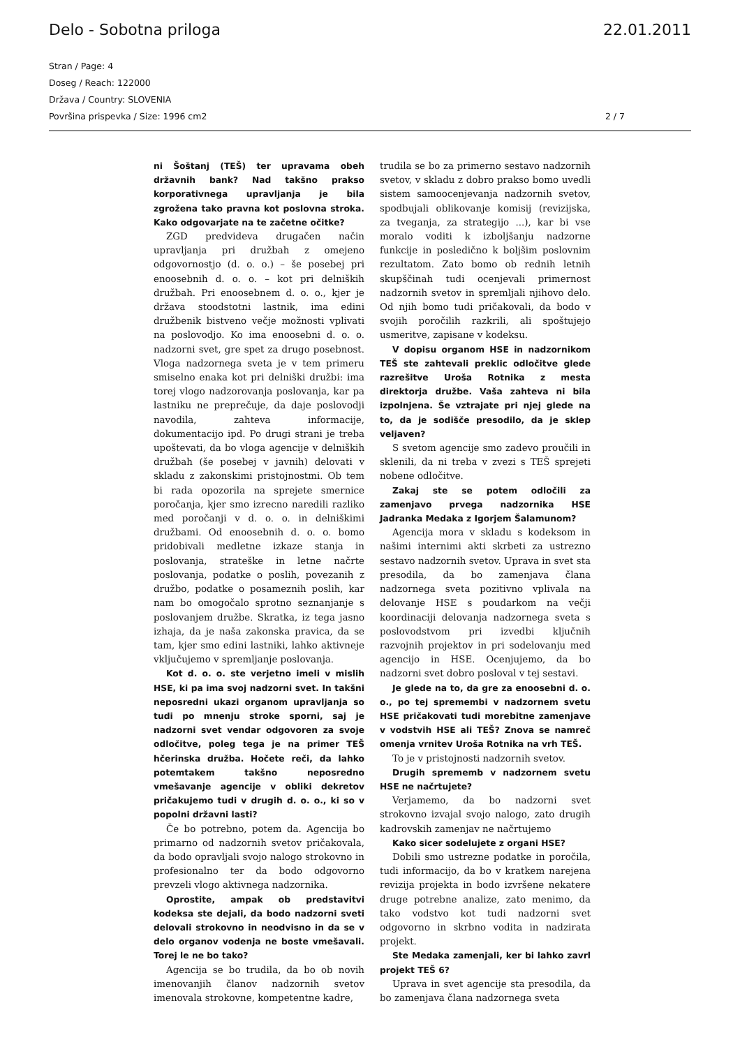Delo - Sobotna priloga 22.01.2011
Stran / Page: 4
Doseg / Reach: 122000
Država / Country: SLOVENIA
Površina prispevka / Size: 1996 cm2 2 / 7
ni Šoštanj (TEŠ) ter upravama obeh državnih bank? Nad takšno prakso korporativnega upravljanja je bila zgrožena tako pravna kot poslovna stroka. Kako odgovarjate na te začetne očitke?
ZGD predvideva drugačen način upravljanja pri družbah z omejeno odgovornostjo (d. o. o.) – še posebej pri enoosebnih d. o. o. – kot pri delniških družbah. Pri enoosebnem d. o. o., kjer je država stoodstotni lastnik, ima edini družbenik bistveno večje možnosti vplivati na poslovodjo. Ko ima enoosebni d. o. o. nadzorni svet, gre spet za drugo posebnost. Vloga nadzornega sveta je v tem primeru smiselno enaka kot pri delniški družbi: ima torej vlogo nadzorovanja poslovanja, kar pa lastniku ne preprečuje, da daje poslovodji navodila, zahteva informacije, dokumentacijo ipd. Po drugi strani je treba upoštevati, da bo vloga agencije v delniških družbah (še posebej v javnih) delovati v skladu z zakonskimi pristojnostmi. Ob tem bi rada opozorila na sprejete smernice poročanja, kjer smo izrecno naredili razliko med poročanji v d. o. o. in delniškimi družbami. Od enoosebnih d. o. o. bomo pridobivali medletne izkaze stanja in poslovanja, strateške in letne načrte poslovanja, podatke o poslih, povezanih z družbo, podatke o posameznih poslih, kar nam bo omogočalo sprotno seznanjanje s poslovanjem družbe. Skratka, iz tega jasno izhaja, da je naša zakonska pravica, da se tam, kjer smo edini lastniki, lahko aktivneje vključujemo v spremljanje poslovanja.
Kot d. o. o. ste verjetno imeli v mislih HSE, ki pa ima svoj nadzorni svet. In takšni neposredni ukazi organom upravljanja so tudi po mnenju stroke sporni, saj je nadzorni svet vendar odgovoren za svoje odločitve, poleg tega je na primer TEŠ hčerinska družba. Hočete reči, da lahko potemtakem takšno neposredno vmešavanje agencije v obliki dekretov pričakujemo tudi v drugih d. o. o., ki so v popolni državni lasti?
Če bo potrebno, potem da. Agencija bo primarno od nadzornih svetov pričakovala, da bodo opravljali svojo nalogo strokovno in profesionalno ter da bodo odgovorno prevzeli vlogo aktivnega nadzornika.
Oprostite, ampak ob predstavitvi kodeksa ste dejali, da bodo nadzorni sveti delovali strokovno in neodvisno in da se v delo organov vodenja ne boste vmešavali. Torej le ne bo tako?
Agencija se bo trudila, da bo ob novih imenovanjih članov nadzornih svetov imenovala strokovne, kompetentne kadre,
trudila se bo za primerno sestavo nadzornih svetov, v skladu z dobro prakso bomo uvedli sistem samoocenjevanja nadzornih svetov, spodbujali oblikovanje komisij (revizijska, za tveganja, za strategijo ...), kar bi vse moralo voditi k izboljšanju nadzorne funkcije in posledično k boljšim poslovnim rezultatom. Zato bomo ob rednih letnih skupščinah tudi ocenjevali primernost nadzornih svetov in spremljali njihovo delo. Od njih bomo tudi pričakovali, da bodo v svojih poročilih razkrili, ali spoštujejo usmeritve, zapisane v kodeksu.
V dopisu organom HSE in nadzornikom TEŠ ste zahtevali preklic odločitve glede razrešitve Uroša Rotnika z mesta direktorja družbe. Vaša zahteva ni bila izpolnjena. Še vztrajate pri njej glede na to, da je sodišče presodilo, da je sklep veljaven?
S svetom agencije smo zadevo proučili in sklenili, da ni treba v zvezi s TEŠ sprejeti nobene odločitve.
Zakaj ste se potem odločili za zamenjavo prvega nadzornika HSE Jadranka Medaka z Igorjem Šalamunom?
Agencija mora v skladu s kodeksom in našimi internimi akti skrbeti za ustrezno sestavo nadzornih svetov. Uprava in svet sta presodila, da bo zamenjava člana nadzornega sveta pozitivno vplivala na delovanje HSE s poudarkom na večji koordinaciji delovanja nadzornega sveta s poslovodstvom pri izvedbi ključnih razvojnih projektov in pri sodelovanju med agencijo in HSE. Ocenjujemo, da bo nadzorni svet dobro posloval v tej sestavi.
Je glede na to, da gre za enoosebni d. o. o., po tej spremembi v nadzornem svetu HSE pričakovati tudi morebitne zamenjave v vodstvih HSE ali TEŠ? Znova se namreč omenja vrnitev Uroša Rotnika na vrh TEŠ.
To je v pristojnosti nadzornih svetov.
Drugih sprememb v nadzornem svetu HSE ne načrtujete?
Verjamemo, da bo nadzorni svet strokovno izvajal svojo nalogo, zato drugih kadrovskih zamenjav ne načrtujemo
Kako sicer sodelujete z organi HSE?
Dobili smo ustrezne podatke in poročila, tudi informacijo, da bo v kratkem narejena revizija projekta in bodo izvršene nekatere druge potrebne analize, zato menimo, da tako vodstvo kot tudi nadzorni svet odgovorno in skrbno vodita in nadzirata projekt.
Ste Medaka zamenjali, ker bi lahko zavrl projekt TEŠ 6?
Uprava in svet agencije sta presodila, da bo zamenjava člana nadzornega sveta